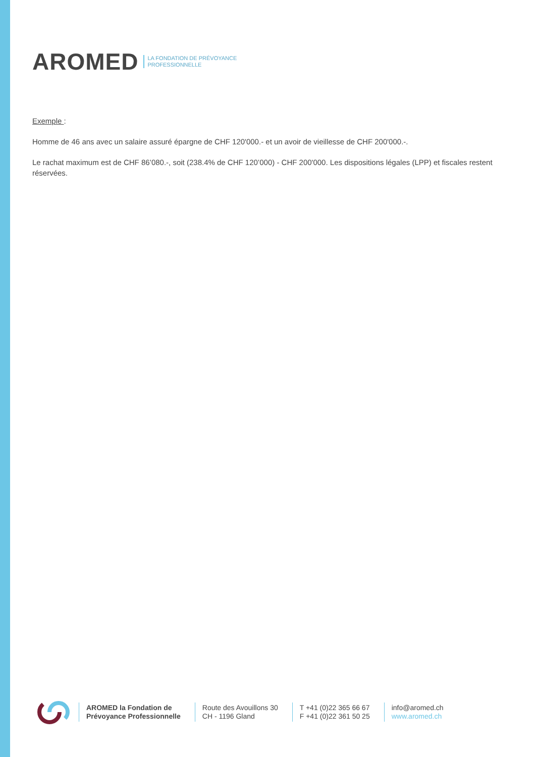AROMED LA FONDATION DE PRÉVOYANCE
PROFESSIONNELLE
Exemple :
Homme de 46 ans avec un salaire assuré épargne de CHF 120'000.- et un avoir de vieillesse de CHF 200'000.-.
Le rachat maximum est de CHF 86’080.-, soit (238.4% de CHF 120’000) - CHF 200'000. Les dispositions légales (LPP) et fiscales restent réservées.
AROMED la Fondation de
Prévoyance Professionnelle
Route des Avouillons 30
CH - 1196 Gland
T +41 (0)22 365 66 67
F +41 (0)22 361 50 25
info@aromed.ch
www.aromed.ch